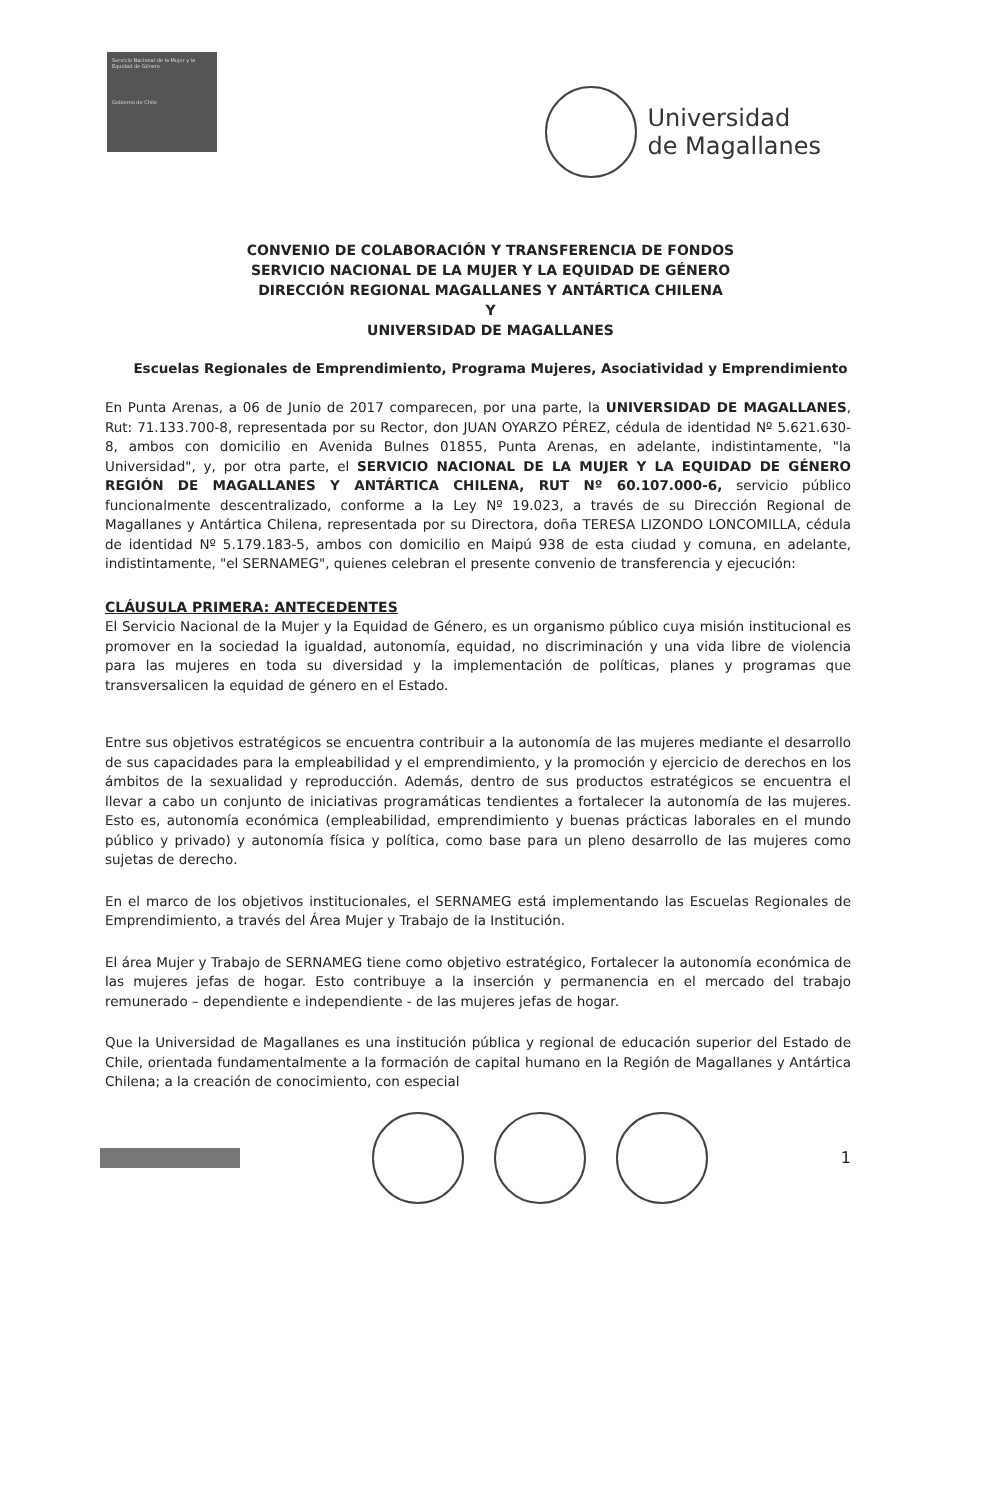Servicio Nacional de la Mujer y la Equidad de Género
Gobierno de Chile
Universidad
de Magallanes
CONVENIO DE COLABORACIÓN Y TRANSFERENCIA DE FONDOS
SERVICIO NACIONAL DE LA MUJER Y LA EQUIDAD DE GÉNERO
DIRECCIÓN REGIONAL MAGALLANES Y ANTÁRTICA CHILENA
Y
UNIVERSIDAD DE MAGALLANES
Escuelas Regionales de Emprendimiento, Programa Mujeres, Asociatividad y Emprendimiento
En Punta Arenas, a 06 de Junio de 2017 comparecen, por una parte, la UNIVERSIDAD DE MAGALLANES, Rut: 71.133.700-8, representada por su Rector, don JUAN OYARZO PÉREZ, cédula de identidad Nº 5.621.630-8, ambos con domicilio en Avenida Bulnes 01855, Punta Arenas, en adelante, indistintamente, "la Universidad", y, por otra parte, el SERVICIO NACIONAL DE LA MUJER Y LA EQUIDAD DE GÉNERO REGIÓN DE MAGALLANES Y ANTÁRTICA CHILENA, RUT Nº 60.107.000-6, servicio público funcionalmente descentralizado, conforme a la Ley Nº 19.023, a través de su Dirección Regional de Magallanes y Antártica Chilena, representada por su Directora, doña TERESA LIZONDO LONCOMILLA, cédula de identidad Nº 5.179.183-5, ambos con domicilio en Maipú 938 de esta ciudad y comuna, en adelante, indistintamente, "el SERNAMEG", quienes celebran el presente convenio de transferencia y ejecución:
CLÁUSULA PRIMERA: ANTECEDENTES
El Servicio Nacional de la Mujer y la Equidad de Género, es un organismo público cuya misión institucional es promover en la sociedad la igualdad, autonomía, equidad, no discriminación y una vida libre de violencia para las mujeres en toda su diversidad y la implementación de políticas, planes y programas que transversalicen la equidad de género en el Estado.
Entre sus objetivos estratégicos se encuentra contribuir a la autonomía de las mujeres mediante el desarrollo de sus capacidades para la empleabilidad y el emprendimiento, y la promoción y ejercicio de derechos en los ámbitos de la sexualidad y reproducción. Además, dentro de sus productos estratégicos se encuentra el llevar a cabo un conjunto de iniciativas programáticas tendientes a fortalecer la autonomía de las mujeres. Esto es, autonomía económica (empleabilidad, emprendimiento y buenas prácticas laborales en el mundo público y privado) y autonomía física y política, como base para un pleno desarrollo de las mujeres como sujetas de derecho.
En el marco de los objetivos institucionales, el SERNAMEG está implementando las Escuelas Regionales de Emprendimiento, a través del Área Mujer y Trabajo de la Institución.
El área Mujer y Trabajo de SERNAMEG tiene como objetivo estratégico, Fortalecer la autonomía económica de las mujeres jefas de hogar. Esto contribuye a la inserción y permanencia en el mercado del trabajo remunerado – dependiente e independiente - de las mujeres jefas de hogar.
Que la Universidad de Magallanes es una institución pública y regional de educación superior del Estado de Chile, orientada fundamentalmente a la formación de capital humano en la Región de Magallanes y Antártica Chilena; a la creación de conocimiento, con especial
1